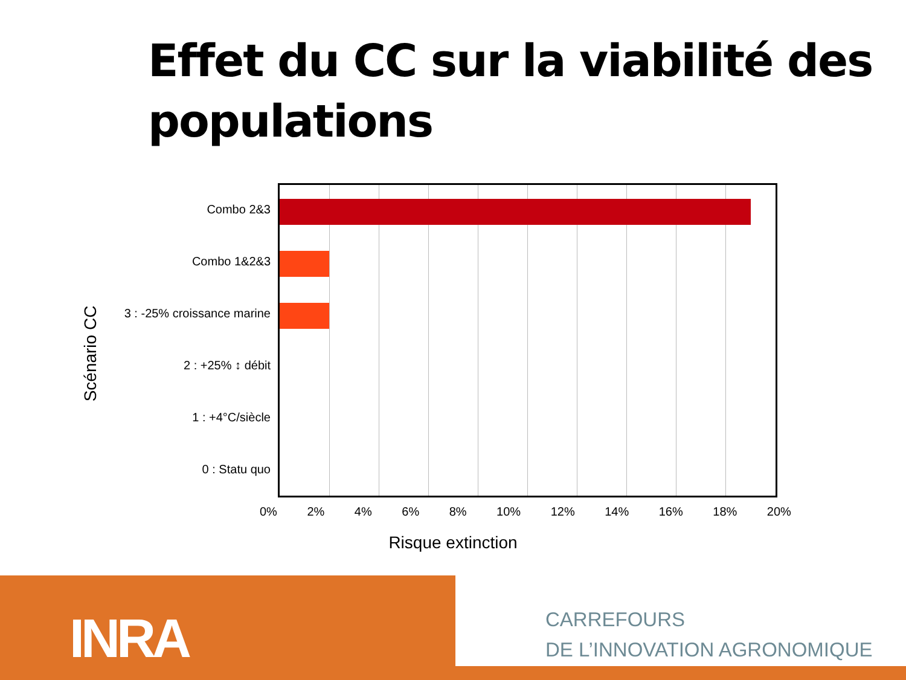Effet du CC sur la viabilité des populations
Scénario CC
Combo 2&3
Combo 1&2&3
3 : -25% croissance marine
2 : +25% ↕ débit
1 : +4°C/siècle
0 : Statu quo
0% 2% 4% 6% 8% 10% 12% 14% 16% 18% 20%
Risque extinction
INRA
CARREFOURS
DE L’INNOVATION AGRONOMIQUE